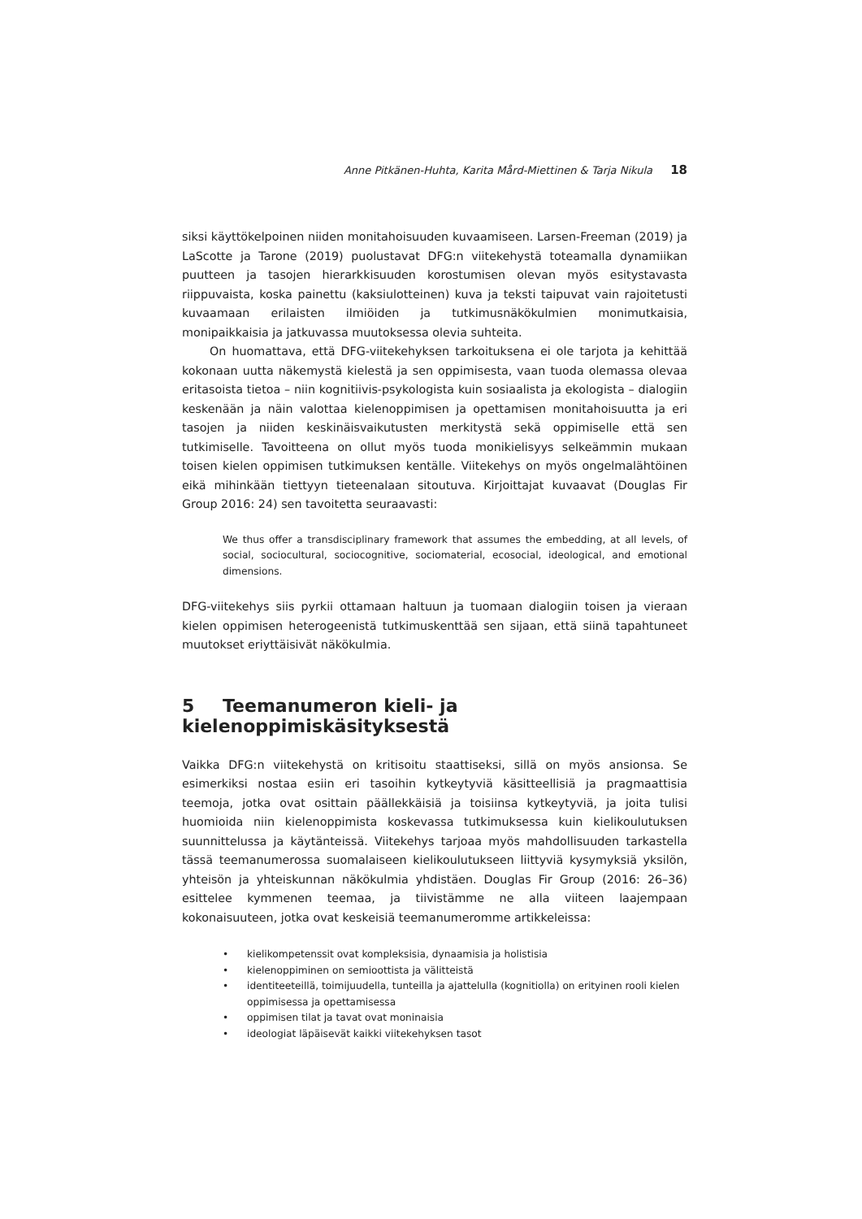Anne Pitkänen-Huhta, Karita Mård-Miettinen & Tarja Nikula 18
siksi käyttökelpoinen niiden monitahoisuuden kuvaamiseen. Larsen-Freeman (2019) ja LaScotte ja Tarone (2019) puolustavat DFG:n viitekehystä toteamalla dynamiikan puutteen ja tasojen hierarkkisuuden korostumisen olevan myös esitystavasta riippuvaista, koska painettu (kaksiulotteinen) kuva ja teksti taipuvat vain rajoitetusti kuvaamaan erilaisten ilmiöiden ja tutkimusnäkökulmien monimutkaisia, monipaikkaisia ja jatkuvassa muutoksessa olevia suhteita.
On huomattava, että DFG-viitekehyksen tarkoituksena ei ole tarjota ja kehittää kokonaan uutta näkemystä kielestä ja sen oppimisesta, vaan tuoda olemassa olevaa eritasoista tietoa – niin kognitiivis-psykologista kuin sosiaalista ja ekologista – dialogiin keskenään ja näin valottaa kielenoppimisen ja opettamisen monitahoisuutta ja eri tasojen ja niiden keskinäisvaikutusten merkitystä sekä oppimiselle että sen tutkimiselle. Tavoitteena on ollut myös tuoda monikielisyys selkeämmin mukaan toisen kielen oppimisen tutkimuksen kentälle. Viitekehys on myös ongelmalähtöinen eikä mihinkään tiettyyn tieteenalaan sitoutuva. Kirjoittajat kuvaavat (Douglas Fir Group 2016: 24) sen tavoitetta seuraavasti:
We thus offer a transdisciplinary framework that assumes the embedding, at all levels, of social, sociocultural, sociocognitive, sociomaterial, ecosocial, ideological, and emotional dimensions.
DFG-viitekehys siis pyrkii ottamaan haltuun ja tuomaan dialogiin toisen ja vieraan kielen oppimisen heterogeenistä tutkimuskenttää sen sijaan, että siinä tapahtuneet muutokset eriyttäisivät näkökulmia.
5 Teemanumeron kieli- ja kielenoppimiskäsityksestä
Vaikka DFG:n viitekehystä on kritisoitu staattiseksi, sillä on myös ansionsa. Se esimerkiksi nostaa esiin eri tasoihin kytkeytyviä käsitteellisiä ja pragmaattisia teemoja, jotka ovat osittain päällekkäisiä ja toisiinsa kytkeytyviä, ja joita tulisi huomioida niin kielenoppimista koskevassa tutkimuksessa kuin kielikoulutuksen suunnittelussa ja käytänteissä. Viitekehys tarjoaa myös mahdollisuuden tarkastella tässä teemanumerossa suomalaiseen kielikoulutukseen liittyviä kysymyksiä yksilön, yhteisön ja yhteiskunnan näkökulmia yhdistäen. Douglas Fir Group (2016: 26–36) esittelee kymmenen teemaa, ja tiivistämme ne alla viiteen laajempaan kokonaisuuteen, jotka ovat keskeisiä teemanumeromme artikkeleissa:
• kielikompetenssit ovat kompleksisia, dynaamisia ja holistisia
• kielenoppiminen on semioottista ja välitteistä
• identiteeteillä, toimijuudella, tunteilla ja ajattelulla (kognitiolla) on erityinen rooli kielen oppimisessa ja opettamisessa
• oppimisen tilat ja tavat ovat moninaisia
• ideologiat läpäisevät kaikki viitekehyksen tasot